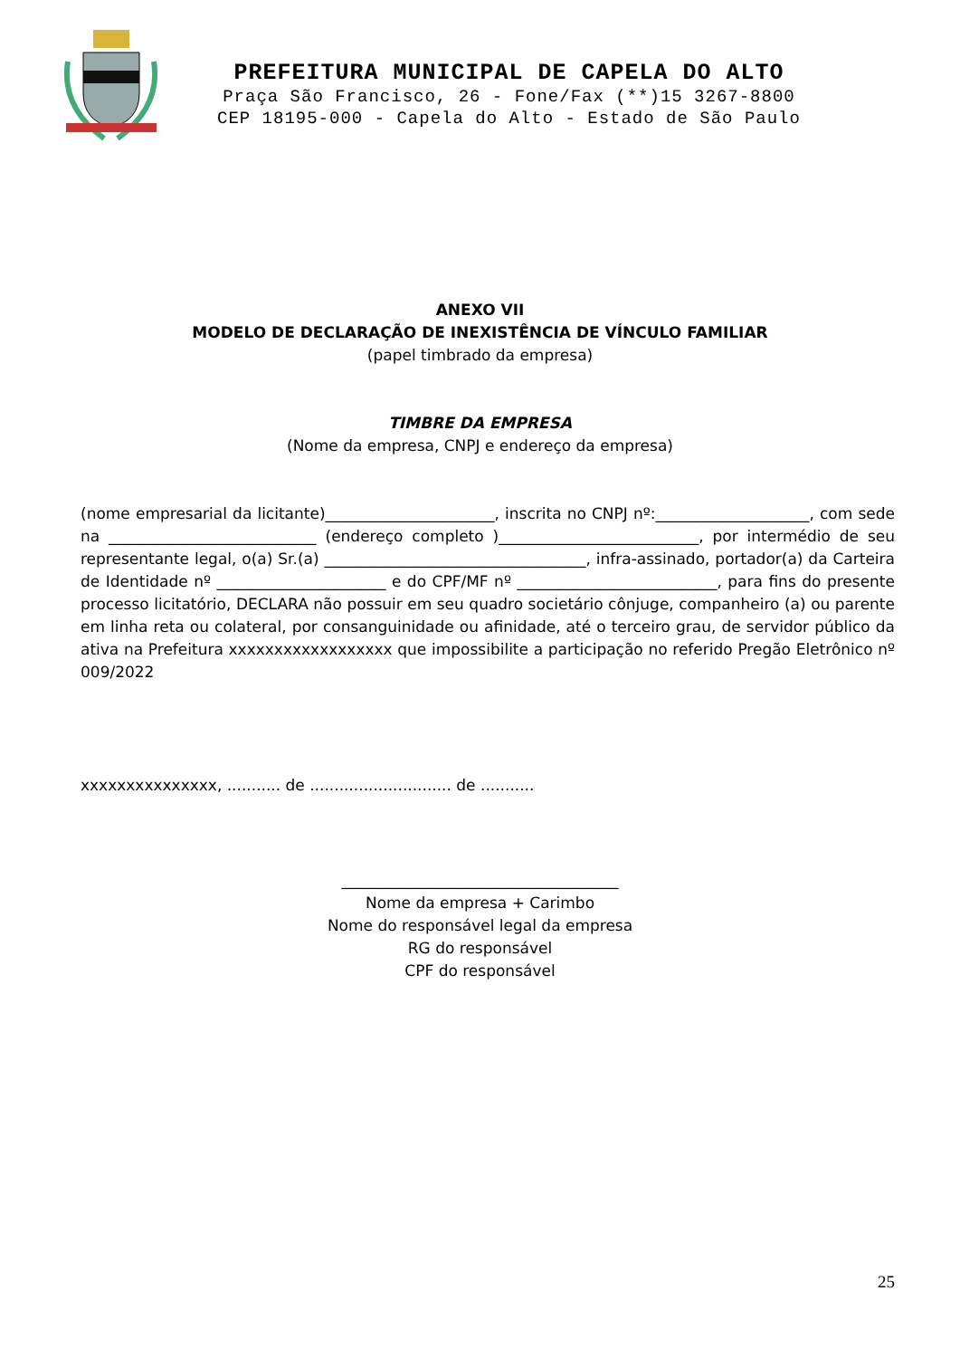PREFEITURA MUNICIPAL DE CAPELA DO ALTO
Praça São Francisco, 26 - Fone/Fax (**)15 3267-8800
CEP 18195-000 - Capela do Alto - Estado de São Paulo
ANEXO VII
MODELO DE DECLARAÇÃO DE INEXISTÊNCIA DE VÍNCULO FAMILIAR
(papel timbrado da empresa)
TIMBRE DA EMPRESA
(Nome da empresa, CNPJ e endereço da empresa)
(nome empresarial da licitante)______________________, inscrita no CNPJ nº:____________________, com sede na ___________________________ (endereço completo )__________________________, por intermédio de seu representante legal, o(a) Sr.(a) __________________________________, infra-assinado, portador(a) da Carteira de Identidade nº ______________________ e do CPF/MF nº __________________________, para fins do presente processo licitatório, DECLARA não possuir em seu quadro societário cônjuge, companheiro (a) ou parente em linha reta ou colateral, por consanguinidade ou afinidade, até o terceiro grau, de servidor público da ativa na Prefeitura xxxxxxxxxxxxxxxxxx que impossibilite a participação no referido Pregão Eletrônico nº 009/2022
xxxxxxxxxxxxxxx, ........... de ............................. de ...........
____________________________________
Nome da empresa + Carimbo
Nome do responsável legal da empresa
RG do responsável
CPF do responsável
25